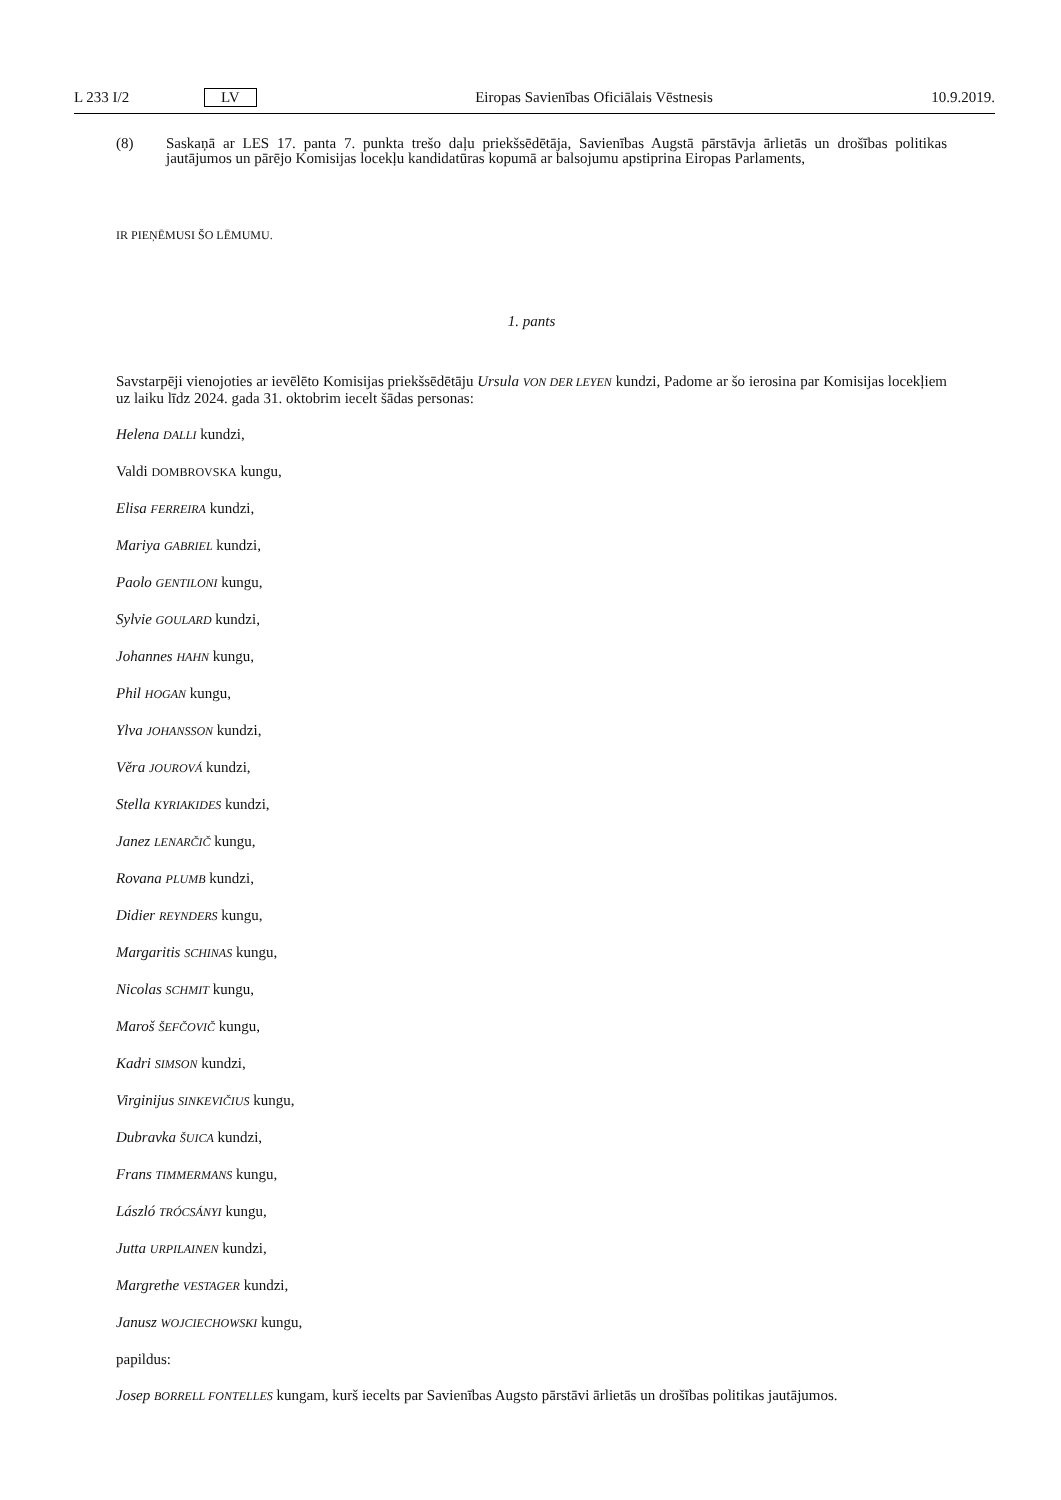L 233 I/2 LV Eiropas Savienības Oficiālais Vēstnesis 10.9.2019.
(8) Saskaņā ar LES 17. panta 7. punkta trešo daļu priekšsēdētāja, Savienības Augstā pārstāvja ārlietās un drošības politikas jautājumos un pārējo Komisijas locekļu kandidatūras kopumā ar balsojumu apstiprina Eiropas Parlaments,
IR PIEŅĒMUSI ŠO LĒMUMU.
1. pants
Savstarpēji vienojoties ar ievēlēto Komisijas priekšsēdētāju Ursula VON DER LEYEN kundzi, Padome ar šo ierosina par Komisijas locekļiem uz laiku līdz 2024. gada 31. oktobrim iecelt šādas personas:
Helena DALLI kundzi,
Valdi DOMBROVSKA kungu,
Elisa FERREIRA kundzi,
Mariya GABRIEL kundzi,
Paolo GENTILONI kungu,
Sylvie GOULARD kundzi,
Johannes HAHN kungu,
Phil HOGAN kungu,
Ylva JOHANSSON kundzi,
Věra JOUROVÁ kundzi,
Stella KYRIAKIDES kundzi,
Janez LENARČIČ kungu,
Rovana PLUMB kundzi,
Didier REYNDERS kungu,
Margaritis SCHINAS kungu,
Nicolas SCHMIT kungu,
Maroš ŠEFČOVIČ kungu,
Kadri SIMSON kundzi,
Virginijus SINKEVIČIUS kungu,
Dubravka ŠUICA kundzi,
Frans TIMMERMANS kungu,
László TRÓCSÁNYI kungu,
Jutta URPILAINEN kundzi,
Margrethe VESTAGER kundzi,
Janusz WOJCIECHOWSKI kungu,
papildus:
Josep BORRELL FONTELLES kungam, kurš iecelts par Savienības Augsto pārstāvi ārlietās un drošības politikas jautājumos.